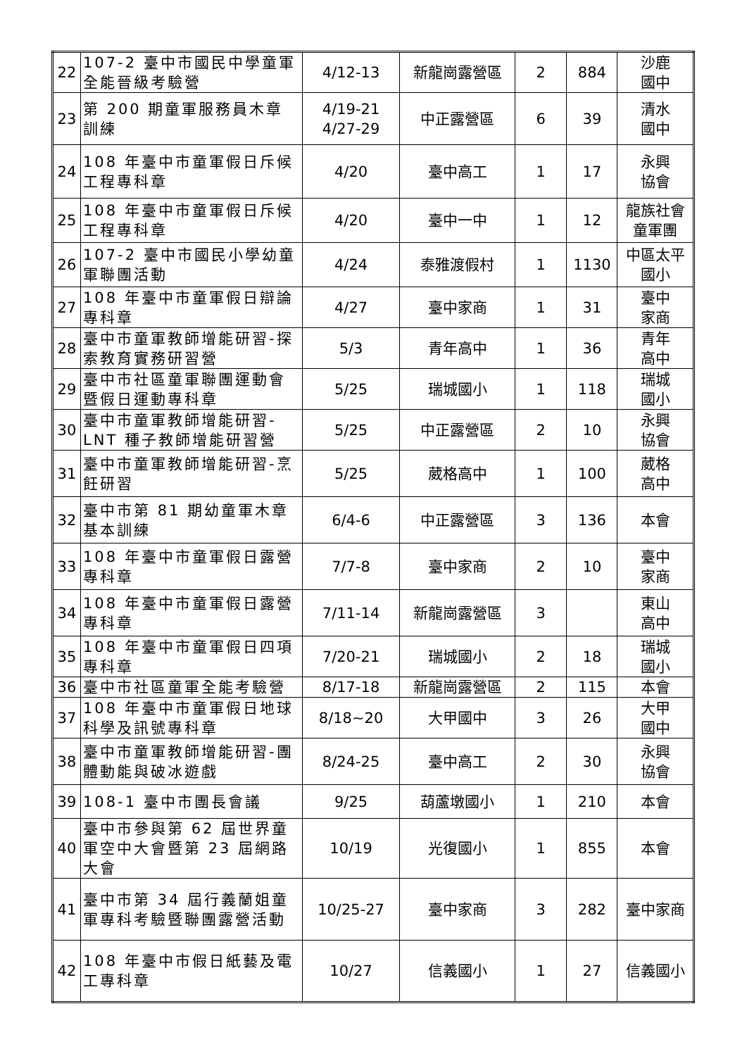| 22 | 107-2 臺中市國民中學童軍全能晉級考驗營 | 4/12-13 | 新龍崗露營區 | 2 | 884 | 沙鹿 國中 |
| 23 | 第 200 期童軍服務員木章訓練 | 4/19-21 4/27-29 | 中正露營區 | 6 | 39 | 清水 國中 |
| 24 | 108 年臺中市童軍假日斥候工程專科章 | 4/20 | 臺中高工 | 1 | 17 | 永興 協會 |
| 25 | 108 年臺中市童軍假日斥候工程專科章 | 4/20 | 臺中一中 | 1 | 12 | 龍族社會 童軍團 |
| 26 | 107-2 臺中市國民小學幼童軍聯團活動 | 4/24 | 泰雅渡假村 | 1 | 1130 | 中區太平 國小 |
| 27 | 108 年臺中市童軍假日辯論專科章 | 4/27 | 臺中家商 | 1 | 31 | 臺中 家商 |
| 28 | 臺中市童軍教師增能研習-探索教育實務研習營 | 5/3 | 青年高中 | 1 | 36 | 青年 高中 |
| 29 | 臺中市社區童軍聯團運動會暨假日運動專科章 | 5/25 | 瑞城國小 | 1 | 118 | 瑞城 國小 |
| 30 | 臺中市童軍教師增能研習-LNT 種子教師增能研習營 | 5/25 | 中正露營區 | 2 | 10 | 永興 協會 |
| 31 | 臺中市童軍教師增能研習-烹飪研習 | 5/25 | 葳格高中 | 1 | 100 | 葳格 高中 |
| 32 | 臺中市第 81 期幼童軍木章基本訓練 | 6/4-6 | 中正露營區 | 3 | 136 | 本會 |
| 33 | 108 年臺中市童軍假日露營專科章 | 7/7-8 | 臺中家商 | 2 | 10 | 臺中 家商 |
| 34 | 108 年臺中市童軍假日露營專科章 | 7/11-14 | 新龍崗露營區 | 3 | | 東山 高中 |
| 35 | 108 年臺中市童軍假日四項專科章 | 7/20-21 | 瑞城國小 | 2 | 18 | 瑞城 國小 |
| 36 | 臺中市社區童軍全能考驗營 | 8/17-18 | 新龍崗露營區 | 2 | 115 | 本會 |
| 37 | 108 年臺中市童軍假日地球科學及訊號專科章 | 8/18~20 | 大甲國中 | 3 | 26 | 大甲 國中 |
| 38 | 臺中市童軍教師增能研習-團體動能與破冰遊戲 | 8/24-25 | 臺中高工 | 2 | 30 | 永興 協會 |
| 39 | 108-1 臺中市團長會議 | 9/25 | 葫蘆墩國小 | 1 | 210 | 本會 |
| 40 | 臺中市參與第 62 屆世界童軍空中大會暨第 23 屆網路大會 | 10/19 | 光復國小 | 1 | 855 | 本會 |
| 41 | 臺中市第 34 屆行義蘭姐童軍專科考驗暨聯團露營活動 | 10/25-27 | 臺中家商 | 3 | 282 | 臺中家商 |
| 42 | 108 年臺中市假日紙藝及電工專科章 | 10/27 | 信義國小 | 1 | 27 | 信義國小 |